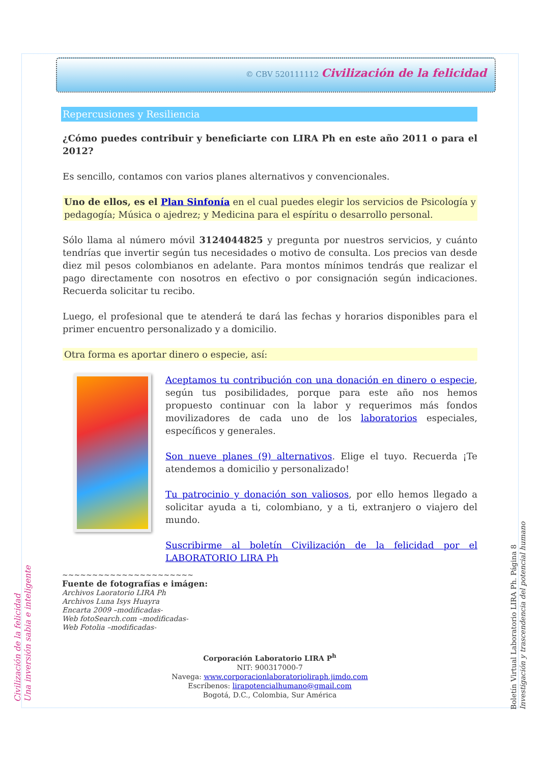© CBV 520111112 Civilización de la felicidad
Repercusiones y Resiliencia
¿Cómo puedes contribuir y beneficiarte con LIRA Ph en este año 2011 o para el 2012?
Es sencillo, contamos con varios planes alternativos y convencionales.
Uno de ellos, es el Plan Sinfonía en el cual puedes elegir los servicios de Psicología y pedagogía; Música o ajedrez; y Medicina para el espíritu o desarrollo personal.
Sólo llama al número móvil 3124044825 y pregunta por nuestros servicios, y cuánto tendrías que invertir según tus necesidades o motivo de consulta. Los precios van desde diez mil pesos colombianos en adelante. Para montos mínimos tendrás que realizar el pago directamente con nosotros en efectivo o por consignación según indicaciones. Recuerda solicitar tu recibo.
Luego, el profesional que te atenderá te dará las fechas y horarios disponibles para el primer encuentro personalizado y a domicilio.
Otra forma es aportar dinero o especie, así:
Aceptamos tu contribución con una donación en dinero o especie, según tus posibilidades, porque para este año nos hemos propuesto continuar con la labor y requerimos más fondos movilizadores de cada uno de los laboratorios especiales, específicos y generales.
Son nueve planes (9) alternativos. Elige el tuyo. Recuerda ¡Te atendemos a domicilio y personalizado!
Tu patrocinio y donación son valiosos, por ello hemos llegado a solicitar ayuda a ti, colombiano, y a ti, extranjero o viajero del mundo.
Suscribirme al boletín Civilización de la felicidad por el LABORATORIO LIRA Ph
~~~~~~~~~~~~~~~~~~~~~~
Fuente de fotografías e imágen:
Archivos Laoratorio LIRA Ph
Archivos Luna Isys Huayra
Encarta 2009 –modificadas-
Web fotoSearch.com –modificadas-
Web Fotolia –modificadas-
Corporación Laboratorio LIRA P<sup>h</sup>
NIT: 900317000-7
Navega: www.corporacionlaboratorioliraph.jimdo.com
Escríbenos: lirapotencialhumano@gmail.com
Bogotá, D.C., Colombia, Sur América
Civilización de la felicidad
Una inversión sabia e inteligente
Boletín Virtual Laboratorio LIRA Ph. Página 8
Investigación y trascendencia del potencial humano